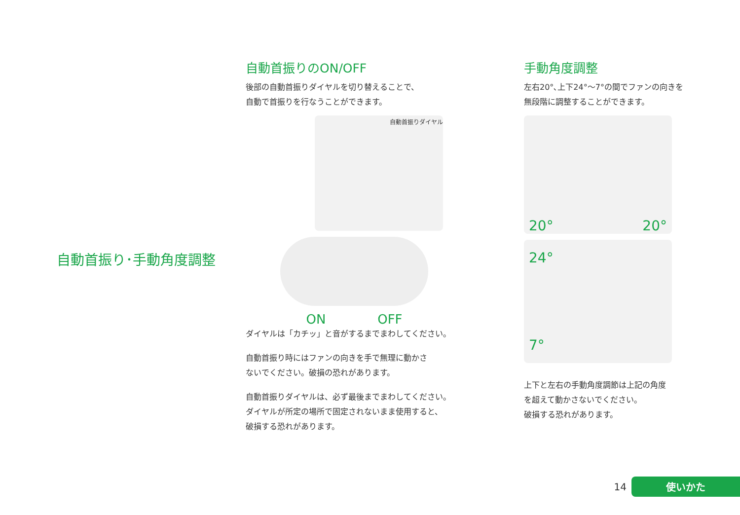自動首振り･手動角度調整
自動首振りのON/OFF
後部の自動首振りダイヤルを切り替えることで、
自動で首振りを行なうことができます。
自動首振りダイヤル
ON OFF
ダイヤルは「カチッ」と音がするまでまわしてください。
自動首振り時にはファンの向きを手で無理に動かさ
ないでください。破損の恐れがあります。
自動首振りダイヤルは、必ず最後までまわしてください。
ダイヤルが所定の場所で固定されないまま使用すると、
破損する恐れがあります。
手動角度調整
左右20°､上下24°～7°の間でファンの向きを
無段階に調整することができます。
20° 20°
24°
7°
上下と左右の手動角度調節は上記の角度
を超えて動かさないでください。
破損する恐れがあります。
14
使いかた